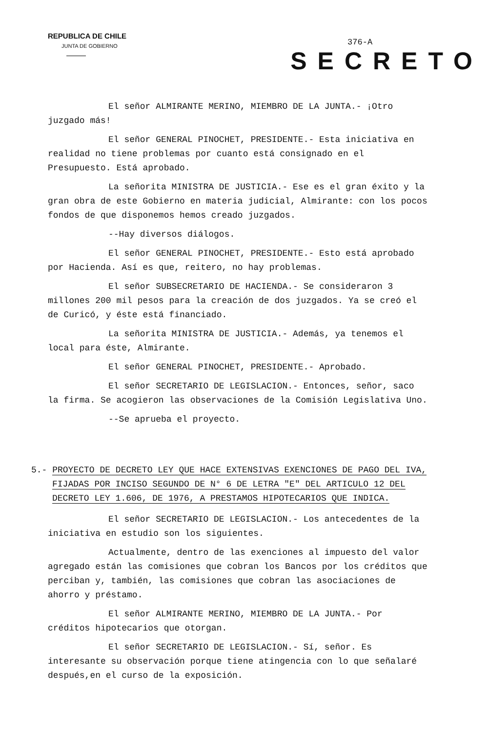REPUBLICA DE CHILE
JUNTA DE GOBIERNO
376-A
SECRETO
El señor ALMIRANTE MERINO, MIEMBRO DE LA JUNTA.- ¡Otro juzgado más!
El señor GENERAL PINOCHET, PRESIDENTE.- Esta iniciativa en realidad no tiene problemas por cuanto está consignado en el Presupuesto. Está aprobado.
La señorita MINISTRA DE JUSTICIA.- Ese es el gran éxito y la gran obra de este Gobierno en materia judicial, Almirante: con los pocos fondos de que disponemos hemos creado juzgados.
--Hay diversos diálogos.
El señor GENERAL PINOCHET, PRESIDENTE.- Esto está aprobado por Hacienda. Así es que, reitero, no hay problemas.
El señor SUBSECRETARIO DE HACIENDA.- Se consideraron 3 millones 200 mil pesos para la creación de dos juzgados. Ya se creó el de Curicó, y éste está financiado.
La señorita MINISTRA DE JUSTICIA.- Además, ya tenemos el local para éste, Almirante.
El señor GENERAL PINOCHET, PRESIDENTE.- Aprobado.
El señor SECRETARIO DE LEGISLACION.- Entonces, señor, saco la firma. Se acogieron las observaciones de la Comisión Legislativa Uno.
--Se aprueba el proyecto.
5.- PROYECTO DE DECRETO LEY QUE HACE EXTENSIVAS EXENCIONES DE PAGO DEL IVA, FIJADAS POR INCISO SEGUNDO DE N° 6 DE LETRA "E" DEL ARTICULO 12 DEL DECRETO LEY 1.606, DE 1976, A PRESTAMOS HIPOTECARIOS QUE INDICA.
El señor SECRETARIO DE LEGISLACION.- Los antecedentes de la iniciativa en estudio son los siguientes.
Actualmente, dentro de las exenciones al impuesto del valor agregado están las comisiones que cobran los Bancos por los créditos que perciban y, también, las comisiones que cobran las asociaciones de ahorro y préstamo.
El señor ALMIRANTE MERINO, MIEMBRO DE LA JUNTA.- Por créditos hipotecarios que otorgan.
El señor SECRETARIO DE LEGISLACION.- Sí, señor. Es interesante su observación porque tiene atingencia con lo que señalaré después,en el curso de la exposición.